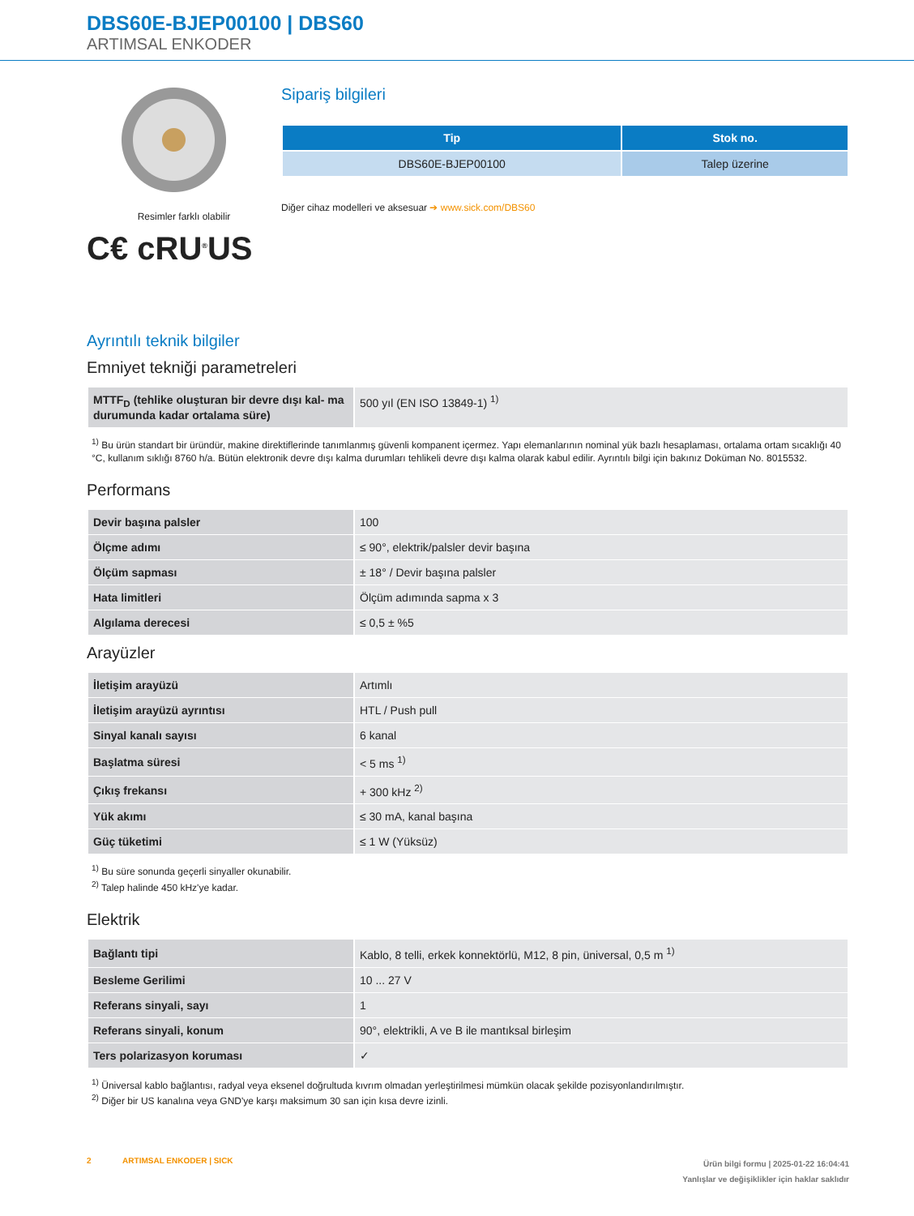DBS60E-BJEP00100 | DBS60
ARTIMSAL ENKODER
Resimler farklı olabilir
C€ cRU<sup>®</sup>US
Sipariş bilgileri
| Tip | Stok no. |
| --- | --- |
| DBS60E-BJEP00100 | Talep üzerine |
Diğer cihaz modelleri ve aksesuar ➔ www.sick.com/DBS60
Ayrıntılı teknik bilgiler
Emniyet tekniği parametreleri
| MTTF<sub>D</sub> (tehlike oluşturan bir devre dışı kal- ma durumunda kadar ortalama süre) | 500 yıl (EN ISO 13849-1) <sup>1)</sup> |
<sup>1)</sup> Bu ürün standart bir üründür, makine direktiflerinde tanımlanmış güvenli kompanent içermez. Yapı elemanlarının nominal yük bazlı hesaplaması, ortalama ortam sıcaklığı 40 °C, kullanım sıklığı 8760 h/a. Bütün elektronik devre dışı kalma durumları tehlikeli devre dışı kalma olarak kabul edilir. Ayrıntılı bilgi için bakınız Doküman No. 8015532.
Performans
| Devir başına palsler | 100 |
| Ölçme adımı | ≤ 90°, elektrik/palsler devir başına |
| Ölçüm sapması | ± 18° / Devir başına palsler |
| Hata limitleri | Ölçüm adımında sapma x 3 |
| Algılama derecesi | ≤ 0,5 ± %5 |
Arayüzler
| İletişim arayüzü | Artımlı |
| İletişim arayüzü ayrıntısı | HTL / Push pull |
| Sinyal kanalı sayısı | 6 kanal |
| Başlatma süresi | < 5 ms <sup>1)</sup> |
| Çıkış frekansı | + 300 kHz <sup>2)</sup> |
| Yük akımı | ≤ 30 mA, kanal başına |
| Güç tüketimi | ≤ 1 W (Yüksüz) |
<sup>1)</sup> Bu süre sonunda geçerli sinyaller okunabilir.
<sup>2)</sup> Talep halinde 450 kHz'ye kadar.
Elektrik
| Bağlantı tipi | Kablo, 8 telli, erkek konnektörlü, M12, 8 pin, üniversal, 0,5 m <sup>1)</sup> |
| Besleme Gerilimi | 10 ... 27 V |
| Referans sinyali, sayı | 1 |
| Referans sinyali, konum | 90°, elektrikli, A ve B ile mantıksal birleşim |
| Ters polarizasyon koruması | ✓ |
<sup>1)</sup> Üniversal kablo bağlantısı, radyal veya eksenel doğrultuda kıvrım olmadan yerleştirilmesi mümkün olacak şekilde pozisyonlandırılmıştır.
<sup>2)</sup> Diğer bir US kanalına veya GND'ye karşı maksimum 30 san için kısa devre izinli.
2 ARTIMSAL ENKODER | SICK
Ürün bilgi formu | 2025-01-22 16:04:41
Yanlışlar ve değişiklikler için haklar saklıdır